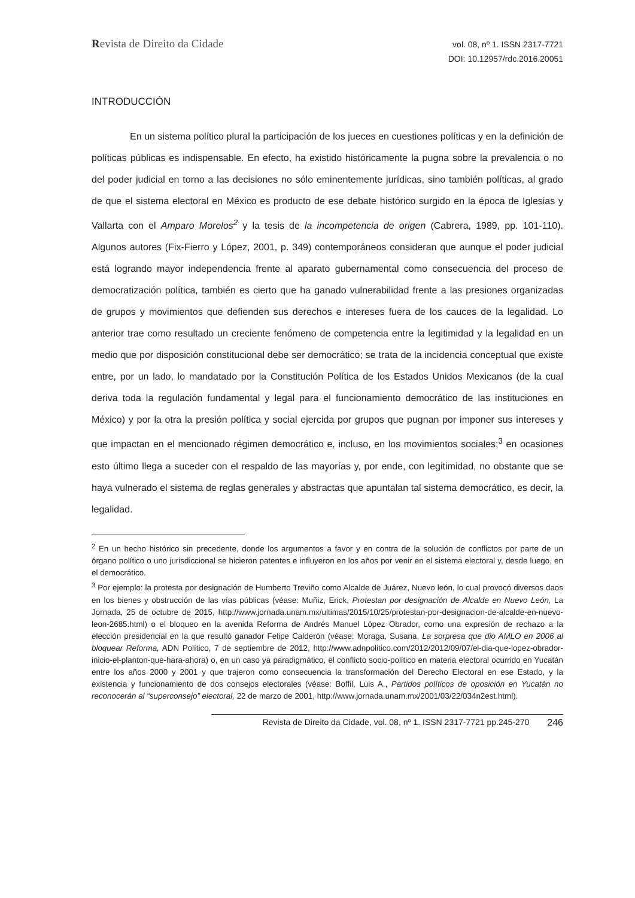Revista de Direito da Cidade
vol. 08, nº 1. ISSN 2317-7721
DOI: 10.12957/rdc.2016.20051
INTRODUCCIÓN
En un sistema político plural la participación de los jueces en cuestiones políticas y en la definición de políticas públicas es indispensable. En efecto, ha existido históricamente la pugna sobre la prevalencia o no del poder judicial en torno a las decisiones no sólo eminentemente jurídicas, sino también políticas, al grado de que el sistema electoral en México es producto de ese debate histórico surgido en la época de Iglesias y Vallarta con el Amparo Morelos<sup>2</sup> y la tesis de la incompetencia de origen (Cabrera, 1989, pp. 101-110). Algunos autores (Fix-Fierro y López, 2001, p. 349) contemporáneos consideran que aunque el poder judicial está logrando mayor independencia frente al aparato gubernamental como consecuencia del proceso de democratización política, también es cierto que ha ganado vulnerabilidad frente a las presiones organizadas de grupos y movimientos que defienden sus derechos e intereses fuera de los cauces de la legalidad. Lo anterior trae como resultado un creciente fenómeno de competencia entre la legitimidad y la legalidad en un medio que por disposición constitucional debe ser democrático; se trata de la incidencia conceptual que existe entre, por un lado, lo mandatado por la Constitución Política de los Estados Unidos Mexicanos (de la cual deriva toda la regulación fundamental y legal para el funcionamiento democrático de las instituciones en México) y por la otra la presión política y social ejercida por grupos que pugnan por imponer sus intereses y que impactan en el mencionado régimen democrático e, incluso, en los movimientos sociales;<sup>3</sup> en ocasiones esto último llega a suceder con el respaldo de las mayorías y, por ende, con legitimidad, no obstante que se haya vulnerado el sistema de reglas generales y abstractas que apuntalan tal sistema democrático, es decir, la legalidad.
<sup>2</sup> En un hecho histórico sin precedente, donde los argumentos a favor y en contra de la solución de conflictos por parte de un órgano político o uno jurisdiccional se hicieron patentes e influyeron en los años por venir en el sistema electoral y, desde luego, en el democrático.
<sup>3</sup> Por ejemplo: la protesta por designación de Humberto Treviño como Alcalde de Juárez, Nuevo león, lo cual provocó diversos daos en los bienes y obstrucción de las vías públicas (véase: Muñiz, Erick, Protestan por designación de Alcalde en Nuevo León, La Jornada, 25 de octubre de 2015, http://www.jornada.unam.mx/ultimas/2015/10/25/protestan-por-designacion-de-alcalde-en-nuevo-leon-2685.html) o el bloqueo en la avenida Reforma de Andrés Manuel López Obrador, como una expresión de rechazo a la elección presidencial en la que resultó ganador Felipe Calderón (véase: Moraga, Susana, La sorpresa que dio AMLO en 2006 al bloquear Reforma, ADN Político, 7 de septiembre de 2012, http://www.adnpolitico.com/2012/2012/09/07/el-dia-que-lopez-obrador-inicio-el-planton-que-hara-ahora) o, en un caso ya paradigmático, el conflicto socio-político en materia electoral ocurrido en Yucatán entre los años 2000 y 2001 y que trajeron como consecuencia la transformación del Derecho Electoral en ese Estado, y la existencia y funcionamiento de dos consejos electorales (véase: Boffil, Luis A., Partidos políticos de oposición en Yucatán no reconocerán al “superconsejo” electoral, 22 de marzo de 2001, http://www.jornada.unam.mx/2001/03/22/034n2est.html).
Revista de Direito da Cidade, vol. 08, nº 1. ISSN 2317-7721 pp.245-270 246